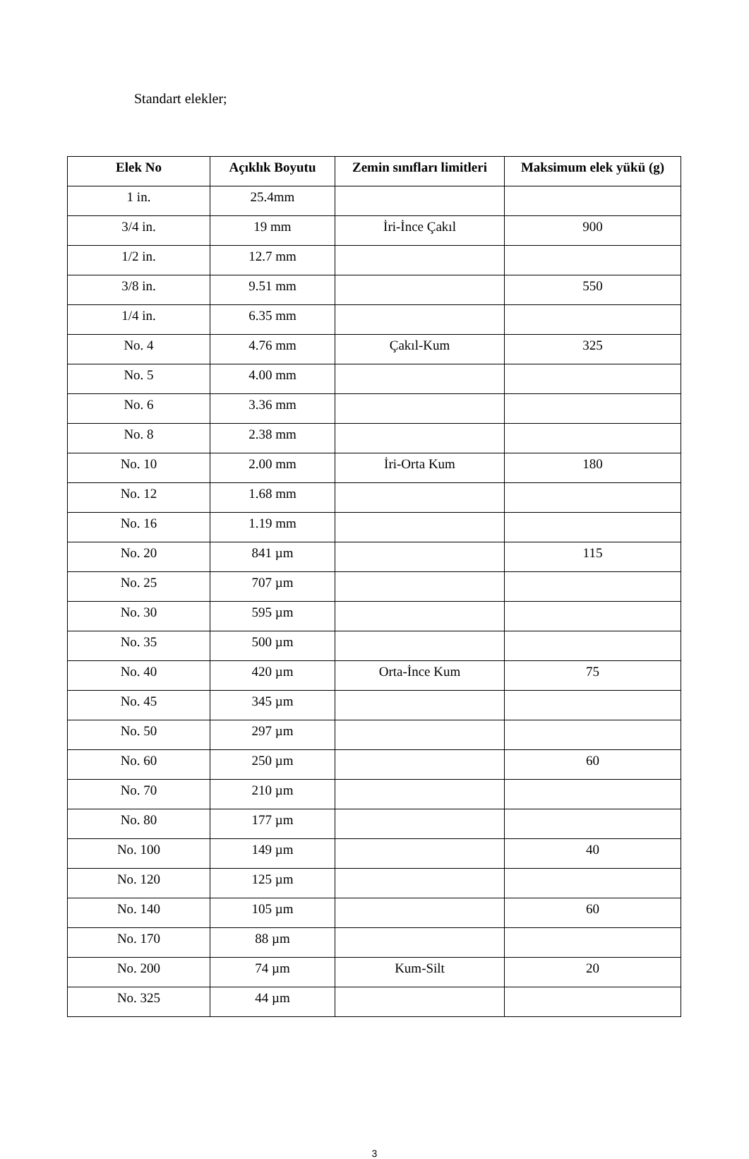Standart elekler;
| Elek No | Açıklık Boyutu | Zemin sınıfları limitleri | Maksimum elek yükü (g) |
| --- | --- | --- | --- |
| 1 in. | 25.4mm | | |
| 3/4 in. | 19 mm | İri-İnce Çakıl | 900 |
| 1/2 in. | 12.7 mm | | |
| 3/8 in. | 9.51 mm | | 550 |
| 1/4 in. | 6.35 mm | | |
| No. 4 | 4.76 mm | Çakıl-Kum | 325 |
| No. 5 | 4.00 mm | | |
| No. 6 | 3.36 mm | | |
| No. 8 | 2.38 mm | | |
| No. 10 | 2.00 mm | İri-Orta Kum | 180 |
| No. 12 | 1.68 mm | | |
| No. 16 | 1.19 mm | | |
| No. 20 | 841 µm | | 115 |
| No. 25 | 707 µm | | |
| No. 30 | 595 µm | | |
| No. 35 | 500 µm | | |
| No. 40 | 420 µm | Orta-İnce Kum | 75 |
| No. 45 | 345 µm | | |
| No. 50 | 297 µm | | |
| No. 60 | 250 µm | | 60 |
| No. 70 | 210 µm | | |
| No. 80 | 177 µm | | |
| No. 100 | 149 µm | | 40 |
| No. 120 | 125 µm | | |
| No. 140 | 105 µm | | 60 |
| No. 170 | 88 µm | | |
| No. 200 | 74 µm | Kum-Silt | 20 |
| No. 325 | 44 µm | | |
3